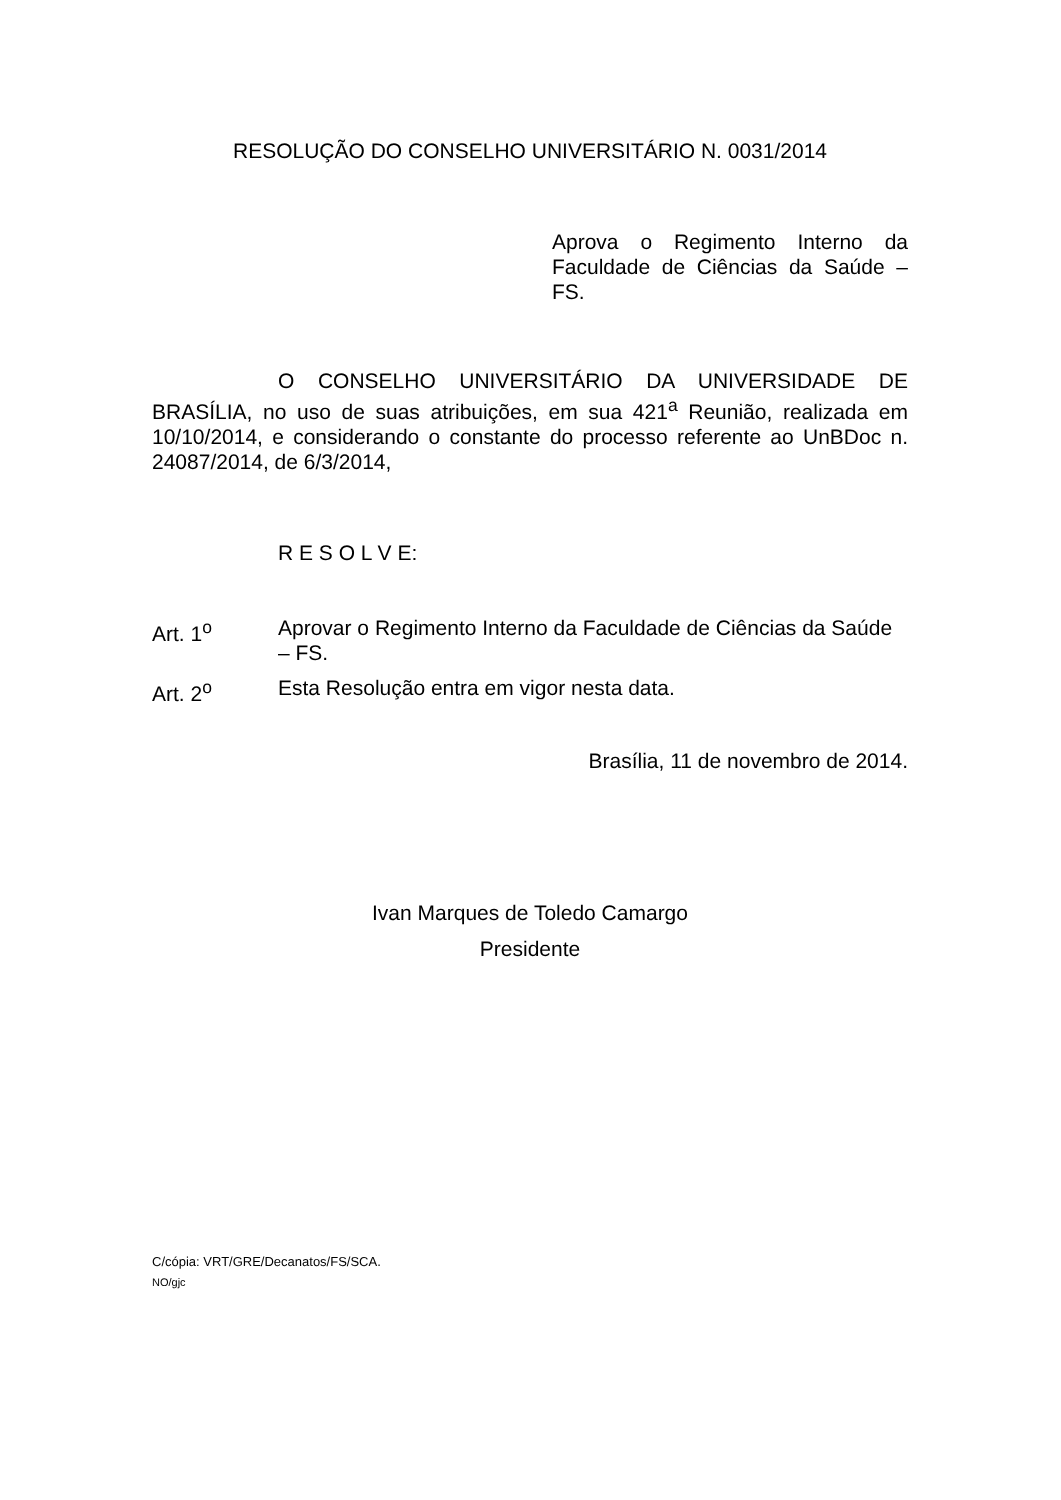RESOLUÇÃO DO CONSELHO UNIVERSITÁRIO N. 0031/2014
Aprova o Regimento Interno da Faculdade de Ciências da Saúde – FS.
O CONSELHO UNIVERSITÁRIO DA UNIVERSIDADE DE BRASÍLIA, no uso de suas atribuições, em sua 421<sup>a</sup> Reunião, realizada em 10/10/2014, e considerando o constante do processo referente ao UnBDoc n. 24087/2014, de 6/3/2014,
R E S O L V E:
Art. 1<sup>o</sup> Aprovar o Regimento Interno da Faculdade de Ciências da Saúde – FS.
Art. 2<sup>o</sup> Esta Resolução entra em vigor nesta data.
Brasília, 11 de novembro de 2014.
Ivan Marques de Toledo Camargo
Presidente
C/cópia: VRT/GRE/Decanatos/FS/SCA.
NO/gjc